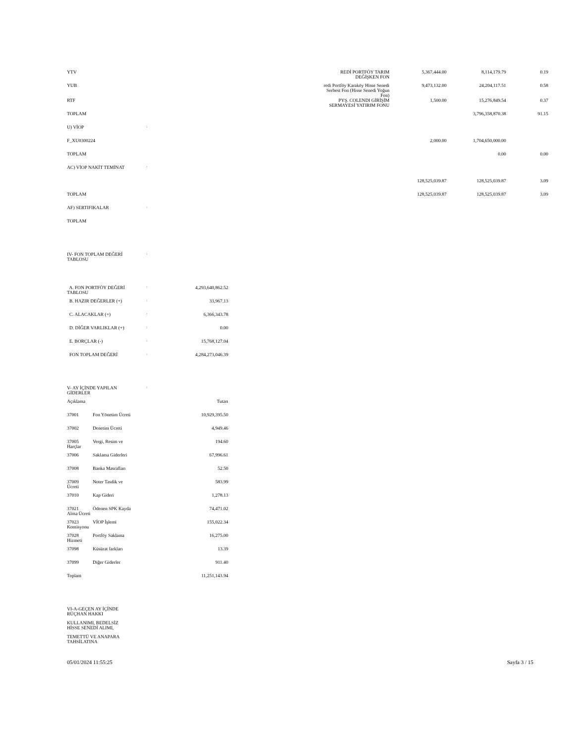| YTV | | REDİ PORTFÖY TARIM DEĞİŞKEN FON | 5,367,444.00 | 8,114,179.79 | 0.19 |
| YUB | | redi Portföy Karaköy Hisse Senedi Serbest Fon (Hisse Senedi Yoğun Fon) | 9,473,132.00 | 24,204,117.51 | 0.58 |
| RTF | | PYŞ. COLENDI GİRİŞİM SERMAYESİ YATIRIM FONU | 1,500.00 | 15,276,849.54 | 0.37 |
| TOPLAM | | | | 3,796,358,870.38 | 91.15 |
| U) VİOP | : | | | | |
| F_XU0300224 | | | 2,000.00 | 1,704,650,000.00 | |
| TOPLAM | | | | 0.00 | 0.00 |
| AC) VİOP NAKİT TEMİNAT | : | | | | |
| | | | 128,525,039.87 | 128,525,039.87 | 3.09 |
| TOPLAM | | | 128,525,039.87 | 128,525,039.87 | 3.09 |
| AF) SERTIFIKALAR | : | | | | |
| TOPLAM | | | | | |
| IV- FON TOPLAM DEĞERİ TABLOSU | : | |
| A. FON PORTFÖY DEĞERİ TABLOSU | : | 4,293,640,862.52 |
| B. HAZIR DEĞERLER (+) | : | 33,967.13 |
| C. ALACAKLAR (+) | : | 6,366,343.78 |
| D. DİĞER VARLIKLAR (+) | : | 0.00 |
| E. BORÇLAR (-) | : | 15,768,127.04 |
| FON TOPLAM DEĞERİ | : | 4,284,273,046.39 |
| V- AY İÇİNDE YAPILAN GİDERLER | : | |
| Açıklama | | Tutarı |
| 37001 | Fon Yönetim Ücreti | 10,929,395.50 |
| 37002 | Denetim Ücreti | 4,949.46 |
| 37005 Harçlar | Vergi, Resim ve | 194.60 |
| 37006 | Saklama Giderleri | 67,996.61 |
| 37008 | Banka Masrafları | 52.50 |
| 37009 Ücreti | Noter Tasdik ve | 583.99 |
| 37010 | Kap Gideri | 1,278.13 |
| 37021 Alma Ücreti | Ödenen SPK Kayda | 74,471.02 |
| 37023 Komisyonu | VİOP İşlemi | 155,022.34 |
| 37028 Hizmeti | Portföy Saklama | 16,275.00 |
| 37098 | Küsürat farkları | 13.39 |
| 37099 | Diğer Giderler | 911.40 |
| Toplam | | 11,251,143.94 |
VI-A-GEÇEN AY İÇİNDE
RÜÇHAN HAKKI
KULLANIMI, BEDELSİZ
HİSSE SENEDİ ALIMI,
TEMETTÜ VE ANAPARA
TAHSİLATINA
05/01/2024 11:55:25 Sayfa 3 / 15